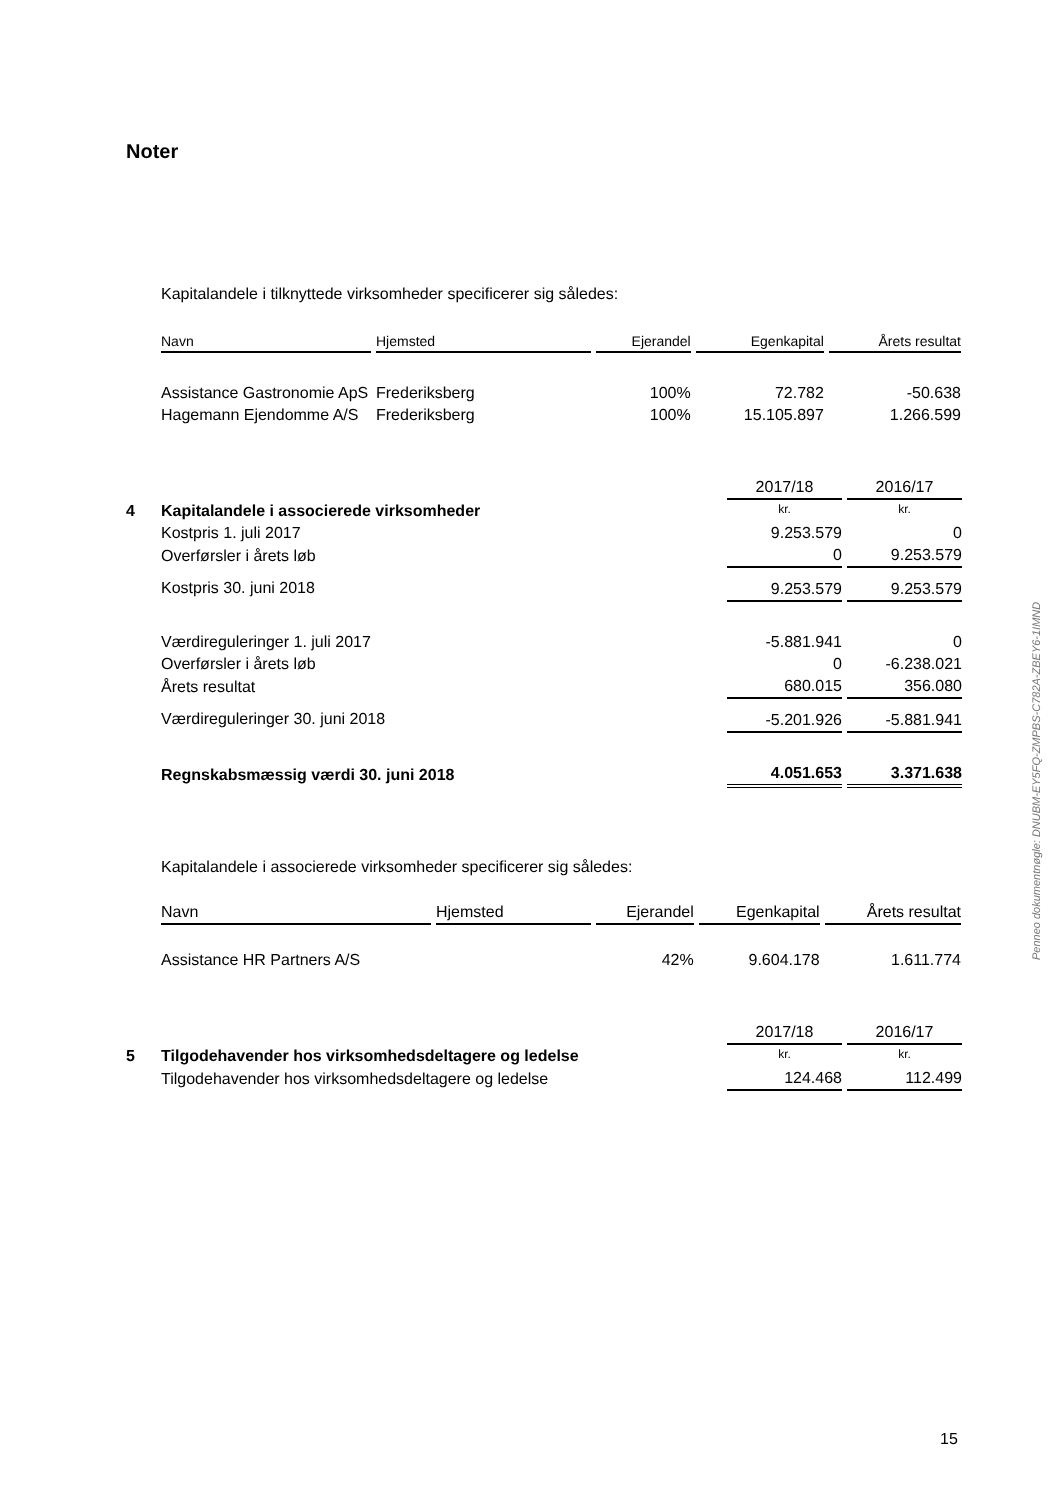Noter
Kapitalandele i tilknyttede virksomheder specificerer sig således:
| Navn | Hjemsted | Ejerandel | Egenkapital | Årets resultat |
| --- | --- | --- | --- | --- |
| Assistance Gastronomie ApS | Frederiksberg | 100% | 72.782 | -50.638 |
| Hagemann Ejendomme A/S | Frederiksberg | 100% | 15.105.897 | 1.266.599 |
| | | 2017/18 | 2016/17 |
| 4 | Kapitalandele i associerede virksomheder | kr. | kr. |
| | Kostpris 1. juli 2017 | 9.253.579 | 0 |
| | Overførsler i årets løb | 0 | 9.253.579 |
| | Kostpris 30. juni 2018 | 9.253.579 | 9.253.579 |
| | Værdireguleringer 1. juli 2017 | -5.881.941 | 0 |
| | Overførsler i årets løb | 0 | -6.238.021 |
| | Årets resultat | 680.015 | 356.080 |
| | Værdireguleringer 30. juni 2018 | -5.201.926 | -5.881.941 |
| | Regnskabsmæssig værdi 30. juni 2018 | 4.051.653 | 3.371.638 |
Kapitalandele i associerede virksomheder specificerer sig således:
| Navn | Hjemsted | Ejerandel | Egenkapital | Årets resultat |
| --- | --- | --- | --- | --- |
| Assistance HR Partners A/S | | 42% | 9.604.178 | 1.611.774 |
| | | 2017/18 | 2016/17 |
| 5 | Tilgodehavender hos virksomhedsdeltagere og ledelse | kr. | kr. |
| | Tilgodehavender hos virksomhedsdeltagere og ledelse | 124.468 | 112.499 |
Penneo dokumentnøgle: DNUBM-EY5FQ-ZMPBS-C782A-ZBEY6-1IMND
15